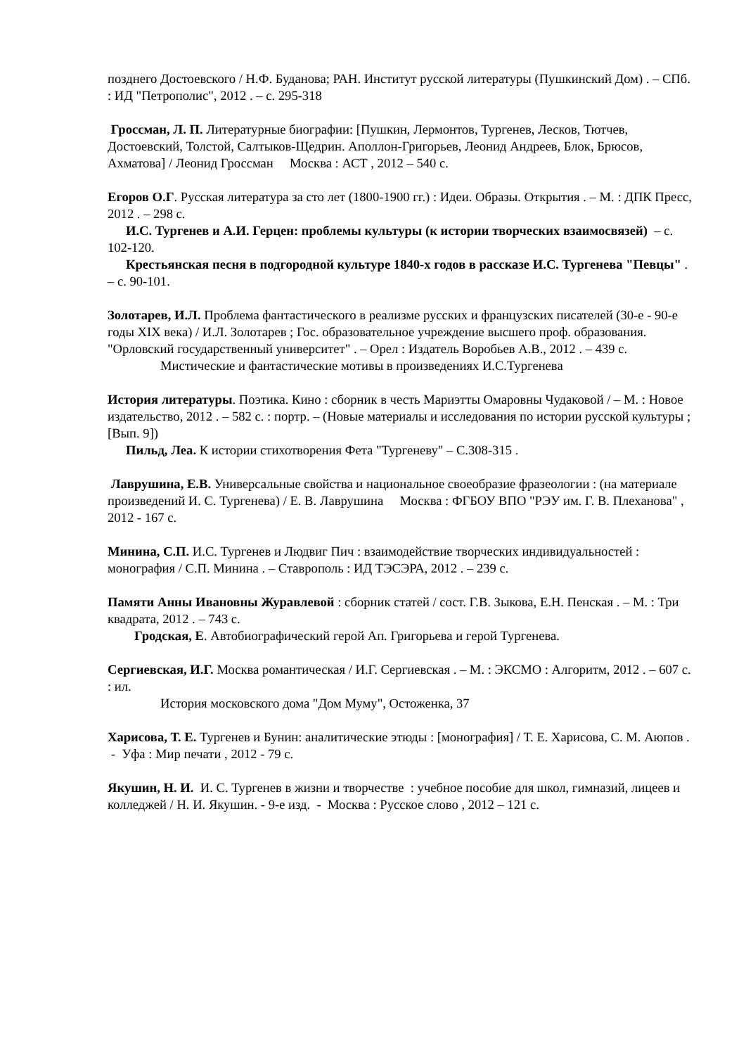позднего Достоевского / Н.Ф. Буданова; РАН. Институт русской литературы (Пушкинский Дом) . – СПб. : ИД "Петрополис", 2012 . – с. 295-318
Гроссман, Л. П. Литературные биографии: [Пушкин, Лермонтов, Тургенев, Лесков, Тютчев, Достоевский, Толстой, Салтыков-Щедрин. Аполлон-Григорьев, Леонид Андреев, Блок, Брюсов, Ахматова] / Леонид Гроссман Москва : АСТ , 2012 – 540 с.
Егоров О.Г. Русская литература за сто лет (1800-1900 гг.) : Идеи. Образы. Открытия . – М. : ДПК Пресс, 2012 . – 298 с.
И.С. Тургенев и А.И. Герцен: проблемы культуры (к истории творческих взаимосвязей) – с. 102-120.
Крестьянская песня в подгородной культуре 1840-х годов в рассказе И.С. Тургенева "Певцы" . – с. 90-101.
Золотарев, И.Л. Проблема фантастического в реализме русских и французских писателей (30-е - 90-е годы XIX века) / И.Л. Золотарев ; Гос. образовательное учреждение высшего проф. образования. "Орловский государственный университет" . – Орел : Издатель Воробьев А.В., 2012 . – 439 с.
Мистические и фантастические мотивы в произведениях И.С.Тургенева
История литературы. Поэтика. Кино : сборник в честь Мариэтты Омаровны Чудаковой / – М. : Новое издательство, 2012 . – 582 с. : портр. – (Новые материалы и исследования по истории русской культуры ; [Вып. 9])
Пильд, Леа. К истории стихотворения Фета "Тургеневу" – С.308-315 .
Лаврушина, Е.В. Универсальные свойства и национальное своеобразие фразеологии : (на материале произведений И. С. Тургенева) / Е. В. Лаврушина Москва : ФГБОУ ВПО "РЭУ им. Г. В. Плеханова" , 2012 - 167 с.
Минина, С.П. И.С. Тургенев и Людвиг Пич : взаимодействие творческих индивидуальностей : монография / С.П. Минина . – Ставрополь : ИД ТЭСЭРА, 2012 . – 239 с.
Памяти Анны Ивановны Журавлевой : сборник статей / сост. Г.В. Зыкова, Е.Н. Пенская . – М. : Три квадрата, 2012 . – 743 с.
Гродская, Е. Автобиографический герой Ап. Григорьева и герой Тургенева.
Сергиевская, И.Г. Москва романтическая / И.Г. Сергиевская . – М. : ЭКСМО : Алгоритм, 2012 . – 607 с. : ил.
История московского дома "Дом Муму", Остоженка, 37
Харисова, Т. Е. Тургенев и Бунин: аналитические этюды : [монография] / Т. Е. Харисова, С. М. Аюпов . - Уфа : Мир печати , 2012 - 79 с.
Якушин, Н. И. И. С. Тургенев в жизни и творчестве : учебное пособие для школ, гимназий, лицеев и колледжей / Н. И. Якушин. - 9-е изд. - Москва : Русское слово , 2012 – 121 с.